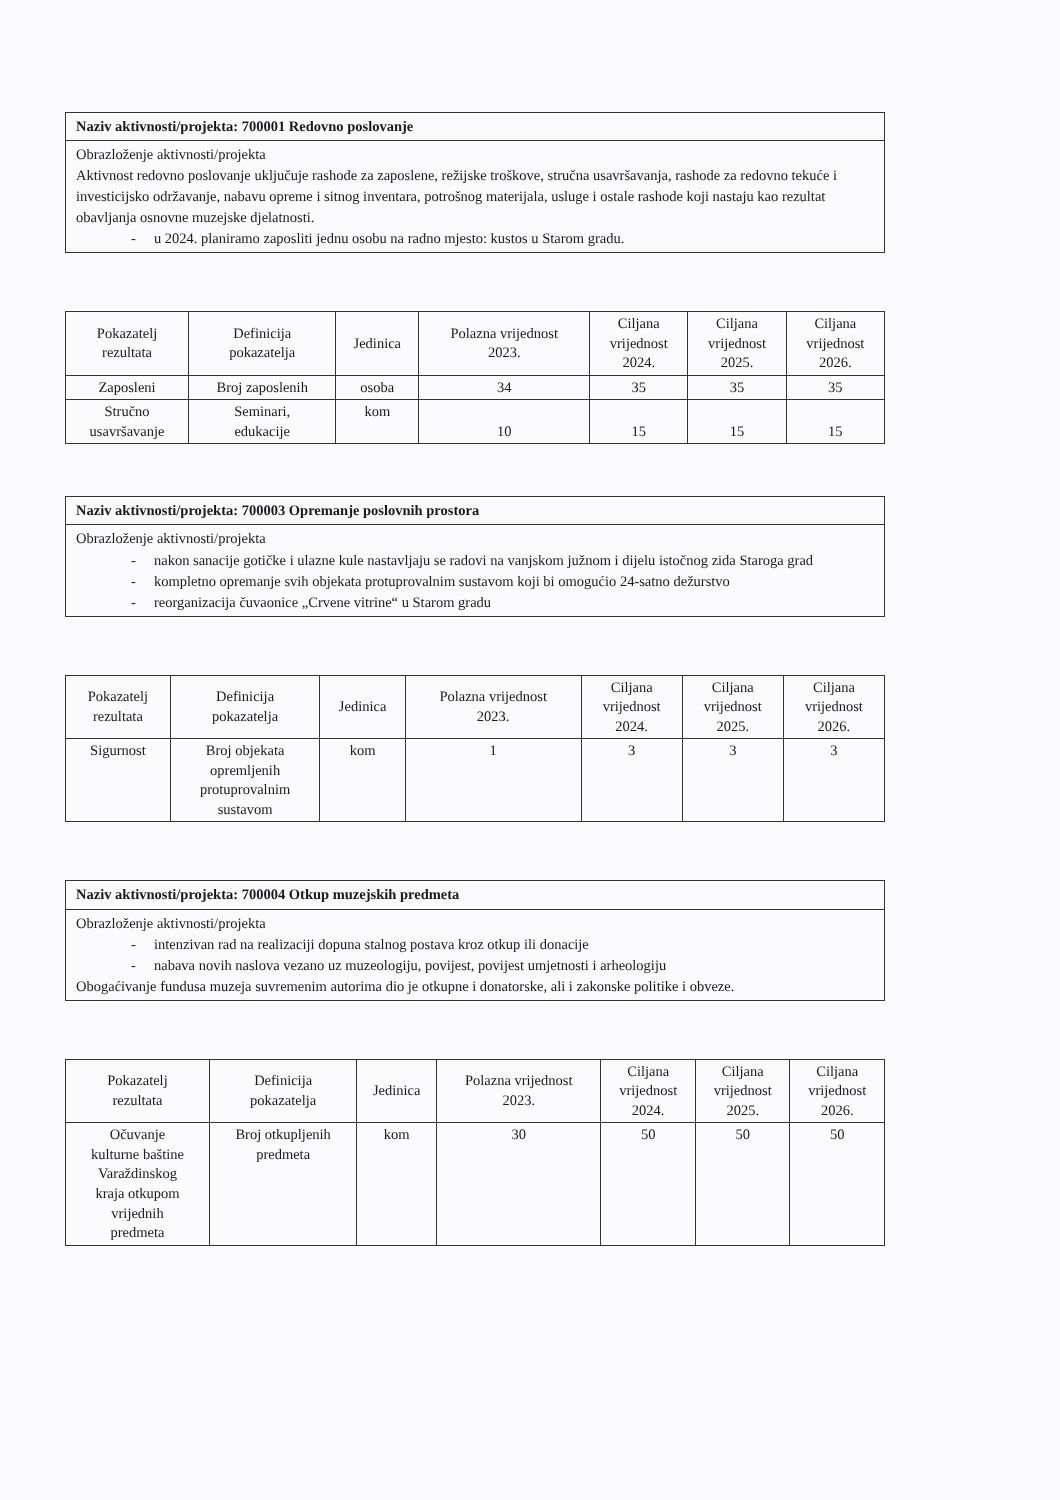| Naziv aktivnosti/projekta: 700001 Redovno poslovanje |
| Obrazloženje aktivnosti/projekta Aktivnost redovno poslovanje uključuje rashode za zaposlene, režijske troškove, stručna usavršavanja, rashode za redovno tekuće i investicijsko održavanje, nabavu opreme i sitnog inventara, potrošnog materijala, usluge i ostale rashode koji nastaju kao rezultat obavljanja osnovne muzejske djelatnosti. - u 2024. planiramo zaposliti jednu osobu na radno mjesto: kustos u Starom gradu. |
| Pokazatelj rezultata | Definicija pokazatelja | Jedinica | Polazna vrijednost 2023. | Ciljana vrijednost 2024. | Ciljana vrijednost 2025. | Ciljana vrijednost 2026. |
| --- | --- | --- | --- | --- | --- | --- |
| Zaposleni | Broj zaposlenih | osoba | 34 | 35 | 35 | 35 |
| Stručno usavršavanje | Seminari, edukacije | kom | 10 | 15 | 15 | 15 |
| Naziv aktivnosti/projekta: 700003 Opremanje poslovnih prostora |
| Obrazloženje aktivnosti/projekta - nakon sanacije gotičke i ulazne kule nastavljaju se radovi na vanjskom južnom i dijelu istočnog zida Staroga grad - kompletno opremanje svih objekata protuprovalnim sustavom koji bi omogućio 24-satno dežurstvo - reorganizacija čuvaonice „Crvene vitrine“ u Starom gradu |
| Pokazatelj rezultata | Definicija pokazatelja | Jedinica | Polazna vrijednost 2023. | Ciljana vrijednost 2024. | Ciljana vrijednost 2025. | Ciljana vrijednost 2026. |
| --- | --- | --- | --- | --- | --- | --- |
| Sigurnost | Broj objekata opremljenih protuprovalnim sustavom | kom | 1 | 3 | 3 | 3 |
| Naziv aktivnosti/projekta: 700004 Otkup muzejskih predmeta |
| Obrazloženje aktivnosti/projekta - intenzivan rad na realizaciji dopuna stalnog postava kroz otkup ili donacije - nabava novih naslova vezano uz muzeologiju, povijest, povijest umjetnosti i arheologiju Obogaćivanje fundusa muzeja suvremenim autorima dio je otkupne i donatorske, ali i zakonske politike i obveze. |
| Pokazatelj rezultata | Definicija pokazatelja | Jedinica | Polazna vrijednost 2023. | Ciljana vrijednost 2024. | Ciljana vrijednost 2025. | Ciljana vrijednost 2026. |
| --- | --- | --- | --- | --- | --- | --- |
| Očuvanje kulturne baštine Varaždinskog kraja otkupom vrijednih predmeta | Broj otkupljenih predmeta | kom | 30 | 50 | 50 | 50 |